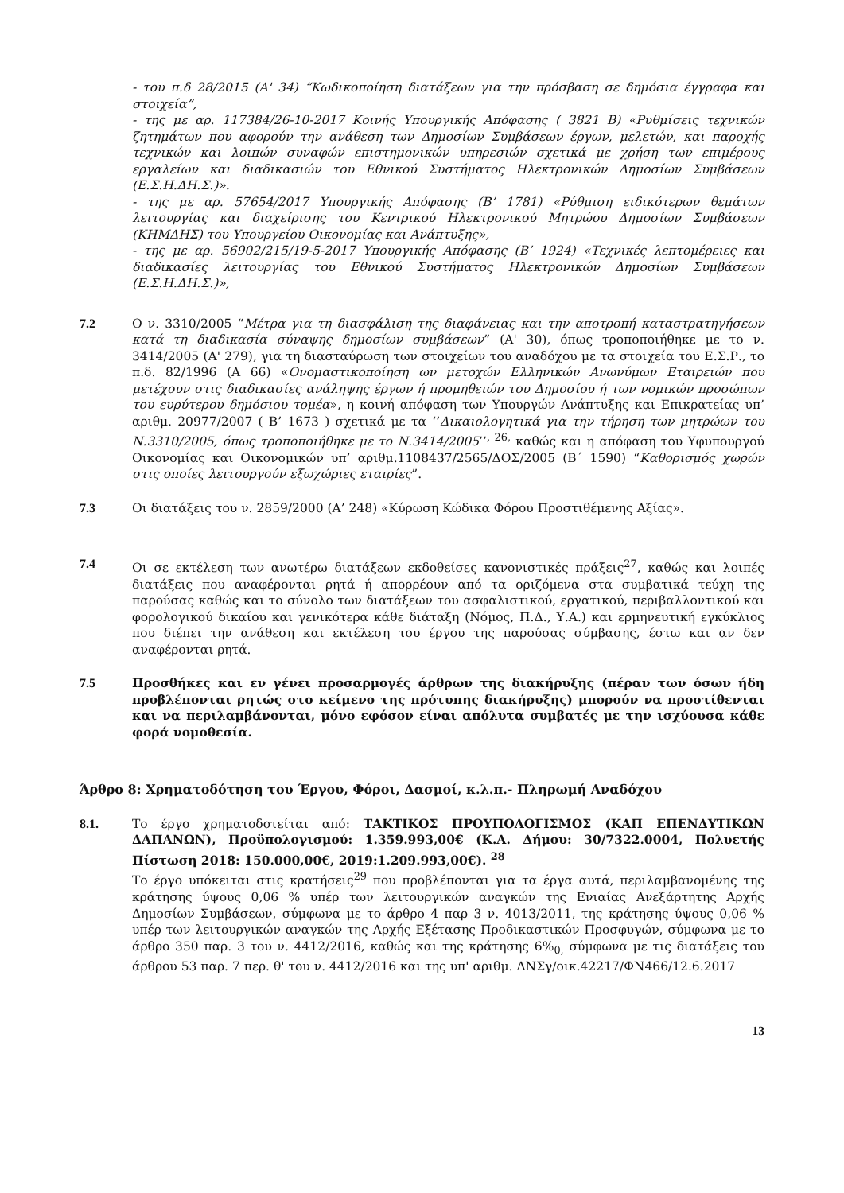- του π.δ 28/2015 (Α' 34) “Κωδικοποίηση διατάξεων για την πρόσβαση σε δημόσια έγγραφα και στοιχεία”,
- της με αρ. 117384/26-10-2017 Κοινής Υπουργικής Απόφασης ( 3821 Β) «Ρυθμίσεις τεχνικών ζητημάτων που αφορούν την ανάθεση των Δημοσίων Συμβάσεων έργων, μελετών, και παροχής τεχνικών και λοιπών συναφών επιστημονικών υπηρεσιών σχετικά με χρήση των επιμέρους εργαλείων και διαδικασιών του Εθνικού Συστήματος Ηλεκτρονικών Δημοσίων Συμβάσεων (Ε.Σ.Η.ΔΗ.Σ.)».
- της με αρ. 57654/2017 Υπουργικής Απόφασης (Β’ 1781) «Ρύθμιση ειδικότερων θεμάτων λειτουργίας και διαχείρισης του Κεντρικού Ηλεκτρονικού Μητρώου Δημοσίων Συμβάσεων (ΚΗΜΔΗΣ) του Υπουργείου Οικονομίας και Ανάπτυξης»,
- της με αρ. 56902/215/19-5-2017 Υπουργικής Απόφασης (Β’ 1924) «Τεχνικές λεπτομέρειες και διαδικασίες λειτουργίας του Εθνικού Συστήματος Ηλεκτρονικών Δημοσίων Συμβάσεων (Ε.Σ.Η.ΔΗ.Σ.)»,
7.2 Ο ν. 3310/2005 “Μέτρα για τη διασφάλιση της διαφάνειας και την αποτροπή καταστρατηγήσεων κατά τη διαδικασία σύναψης δημοσίων συμβάσεων” (Α' 30), όπως τροποποιήθηκε με το ν. 3414/2005 (Α' 279), για τη διασταύρωση των στοιχείων του αναδόχου με τα στοιχεία του Ε.Σ.Ρ., το π.δ. 82/1996 (Α 66) «Ονομαστικοποίηση ων μετοχών Ελληνικών Ανωνύμων Εταιρειών που μετέχουν στις διαδικασίες ανάληψης έργων ή προμηθειών του Δημοσίου ή των νομικών προσώπων του ευρύτερου δημόσιου τομέα», η κοινή απόφαση των Υπουργών Ανάπτυξης και Επικρατείας υπ’ αριθμ. 20977/2007 ( Β’ 1673 ) σχετικά με τα ‘’Δικαιολογητικά για την τήρηση των μητρώων του Ν.3310/2005, όπως τροποποιήθηκε με το Ν.3414/2005’’<sup>, 26,</sup> καθώς και η απόφαση του Υφυπουργού Οικονομίας και Οικονομικών υπ’ αριθμ.1108437/2565/ΔΟΣ/2005 (Β΄ 1590) “Καθορισμός χωρών στις οποίες λειτουργούν εξωχώριες εταιρίες”.
7.3 Οι διατάξεις του ν. 2859/2000 (Α’ 248) «Κύρωση Κώδικα Φόρου Προστιθέμενης Αξίας».
7.4 Οι σε εκτέλεση των ανωτέρω διατάξεων εκδοθείσες κανονιστικές πράξεις<sup>27</sup>, καθώς και λοιπές διατάξεις που αναφέρονται ρητά ή απορρέουν από τα οριζόμενα στα συμβατικά τεύχη της παρούσας καθώς και το σύνολο των διατάξεων του ασφαλιστικού, εργατικού, περιβαλλοντικού και φορολογικού δικαίου και γενικότερα κάθε διάταξη (Νόμος, Π.Δ., Υ.Α.) και ερμηνευτική εγκύκλιος που διέπει την ανάθεση και εκτέλεση του έργου της παρούσας σύμβασης, έστω και αν δεν αναφέρονται ρητά.
7.5 Προσθήκες και εν γένει προσαρμογές άρθρων της διακήρυξης (πέραν των όσων ήδη προβλέπονται ρητώς στο κείμενο της πρότυπης διακήρυξης) μπορούν να προστίθενται και να περιλαμβάνονται, μόνο εφόσον είναι απόλυτα συμβατές με την ισχύουσα κάθε φορά νομοθεσία.
Άρθρο 8: Χρηματοδότηση του Έργου, Φόροι, Δασμοί, κ.λ.π.- Πληρωμή Αναδόχου
8.1. Το έργο χρηματοδοτείται από: ΤΑΚΤΙΚΟΣ ΠΡΟΥΠΟΛΟΓΙΣΜΟΣ (ΚΑΠ ΕΠΕΝΔΥΤΙΚΩΝ ΔΑΠΑΝΩΝ), Προϋπολογισμού: 1.359.993,00€ (Κ.Α. Δήμου: 30/7322.0004, Πολυετής Πίστωση 2018: 150.000,00€, 2019:1.209.993,00€). <sup>28</sup>
Το έργο υπόκειται στις κρατήσεις<sup>29</sup> που προβλέπονται για τα έργα αυτά, περιλαμβανομένης της κράτησης ύψους 0,06 % υπέρ των λειτουργικών αναγκών της Ενιαίας Ανεξάρτητης Αρχής Δημοσίων Συμβάσεων, σύμφωνα με το άρθρο 4 παρ 3 ν. 4013/2011, της κράτησης ύψους 0,06 % υπέρ των λειτουργικών αναγκών της Αρχής Εξέτασης Προδικαστικών Προσφυγών, σύμφωνα με το άρθρο 350 παρ. 3 του ν. 4412/2016, καθώς και της κράτησης 6%<sub>0,</sub> σύμφωνα με τις διατάξεις του άρθρου 53 παρ. 7 περ. θ' του ν. 4412/2016 και της υπ' αριθμ. ΔΝΣγ/οικ.42217/ΦΝ466/12.6.2017
13